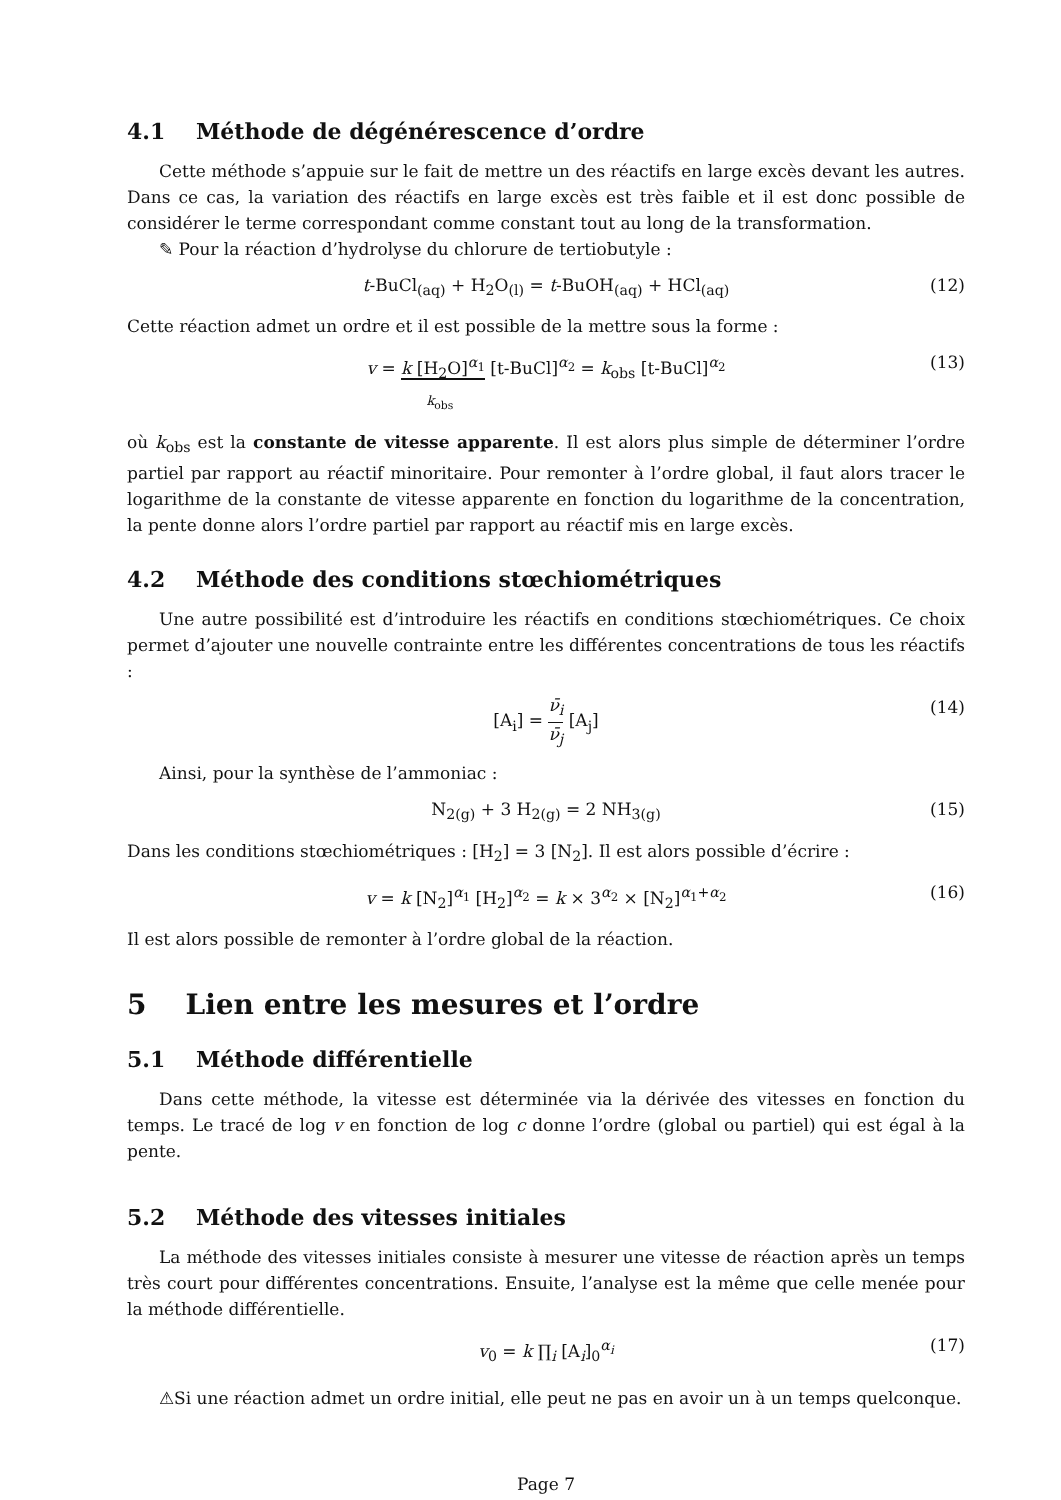4.1 Méthode de dégénérescence d’ordre
Cette méthode s’appuie sur le fait de mettre un des réactifs en large excès devant les autres. Dans ce cas, la variation des réactifs en large excès est très faible et il est donc possible de considérer le terme correspondant comme constant tout au long de la transformation.
✎ Pour la réaction d’hydrolyse du chlorure de tertiobutyle :
t-BuCl<sub>(aq)</sub> + H<sub>2</sub>O<sub>(l)</sub> = t-BuOH<sub>(aq)</sub> + HCl<sub>(aq)</sub> (12)
Cette réaction admet un ordre et il est possible de la mettre sous la forme :
v = k [H<sub>2</sub>O]<sup>α<sub>1</sub></sup> [t-BuCl]<sup>α<sub>2</sub></sup> = k<sub>obs</sub> [t-BuCl]<sup>α<sub>2</sub></sup>
k<sub>obs</sub> (13)
où k<sub>obs</sub> est la constante de vitesse apparente. Il est alors plus simple de déterminer l’ordre partiel par rapport au réactif minoritaire. Pour remonter à l’ordre global, il faut alors tracer le logarithme de la constante de vitesse apparente en fonction du logarithme de la concentration, la pente donne alors l’ordre partiel par rapport au réactif mis en large excès.
4.2 Méthode des conditions stœchiométriques
Une autre possibilité est d’introduire les réactifs en conditions stœchiométriques. Ce choix permet d’ajouter une nouvelle contrainte entre les différentes concentrations de tous les réactifs :
[A<sub>i</sub>] = ν̄<sub>i</sub> ν̄<sub>j</sub> [A<sub>j</sub>] (14)
Ainsi, pour la synthèse de l’ammoniac :
N<sub>2(g)</sub> + 3 H<sub>2(g)</sub> = 2 NH<sub>3(g)</sub> (15)
Dans les conditions stœchiométriques : [H<sub>2</sub>] = 3 [N<sub>2</sub>]. Il est alors possible d’écrire :
v = k [N<sub>2</sub>]<sup>α<sub>1</sub></sup> [H<sub>2</sub>]<sup>α<sub>2</sub></sup> = k × 3<sup>α<sub>2</sub></sup> × [N<sub>2</sub>]<sup>α<sub>1</sub>+α<sub>2</sub></sup> (16)
Il est alors possible de remonter à l’ordre global de la réaction.
5 Lien entre les mesures et l’ordre
5.1 Méthode différentielle
Dans cette méthode, la vitesse est déterminée via la dérivée des vitesses en fonction du temps. Le tracé de log v en fonction de log c donne l’ordre (global ou partiel) qui est égal à la pente.
5.2 Méthode des vitesses initiales
La méthode des vitesses initiales consiste à mesurer une vitesse de réaction après un temps très court pour différentes concentrations. Ensuite, l’analyse est la même que celle menée pour la méthode différentielle.
v<sub>0</sub> = k ∏<sub>i</sub> [A<sub>i</sub>]<sub>0</sub><sup>α<sub>i</sub></sup> (17)
⚠Si une réaction admet un ordre initial, elle peut ne pas en avoir un à un temps quelconque.
Page 7